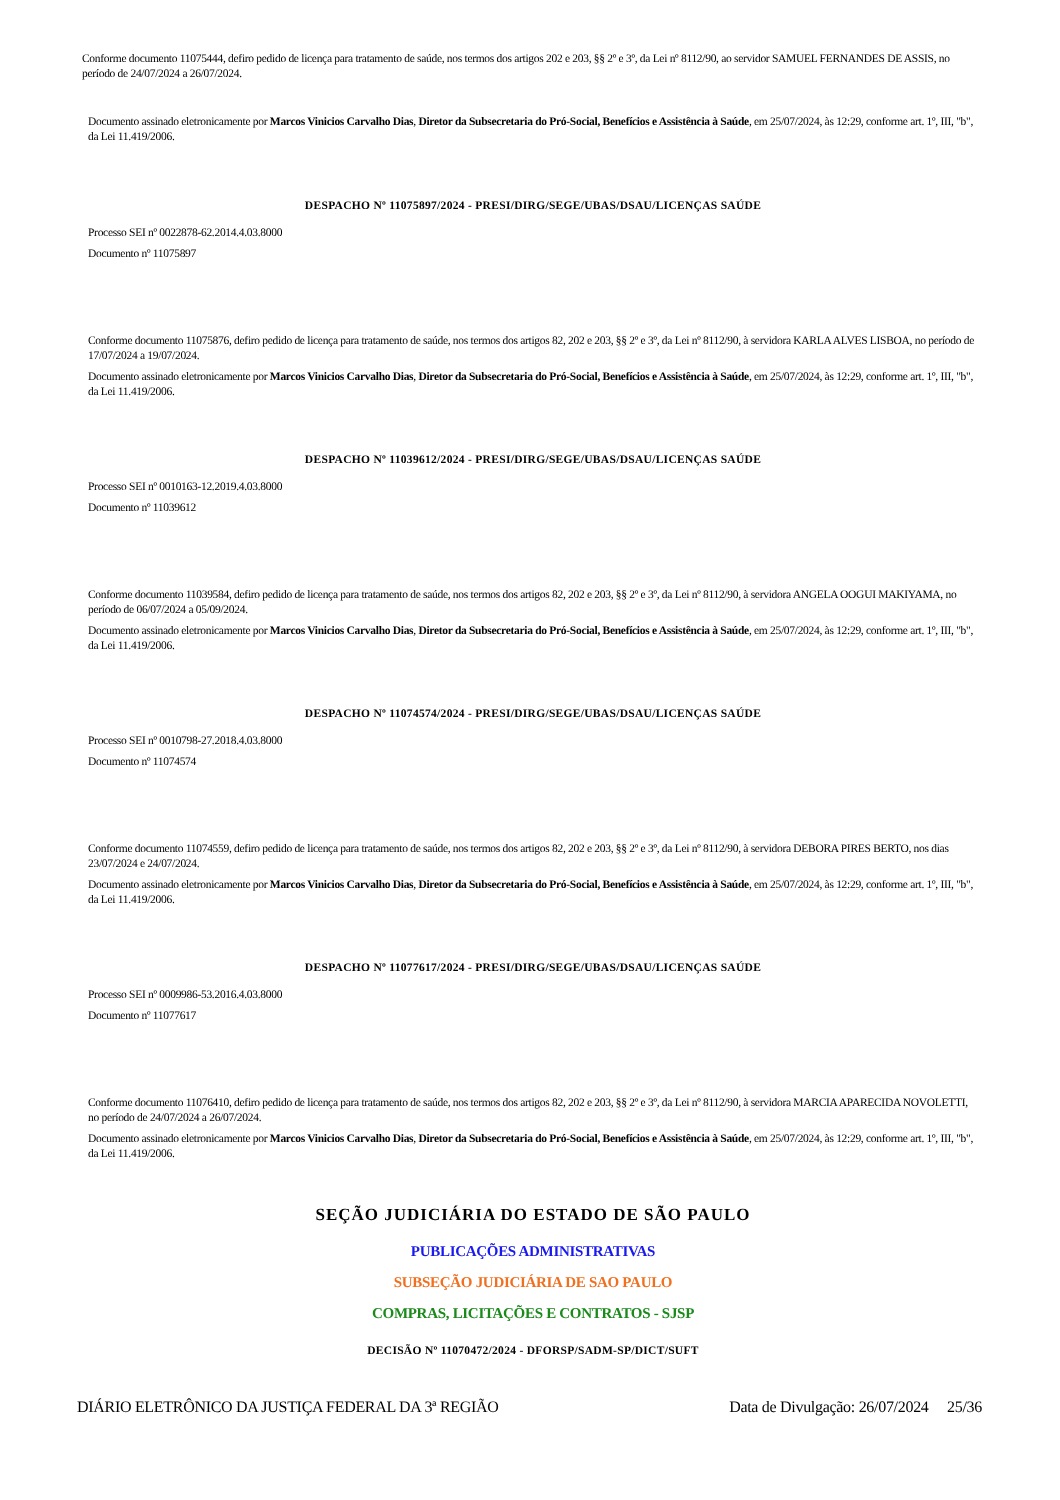Conforme documento 11075444, defiro pedido de licença para tratamento de saúde, nos termos dos artigos 202 e 203, §§ 2º e 3º, da Lei nº 8112/90, ao servidor SAMUEL FERNANDES DE ASSIS, no período de 24/07/2024 a 26/07/2024.
Documento assinado eletronicamente por Marcos Vinicios Carvalho Dias, Diretor da Subsecretaria do Pró-Social, Benefícios e Assistência à Saúde, em 25/07/2024, às 12:29, conforme art. 1º, III, "b", da Lei 11.419/2006.
DESPACHO Nº 11075897/2024 - PRESI/DIRG/SEGE/UBAS/DSAU/LICENÇAS SAÚDE
Processo SEI nº 0022878-62.2014.4.03.8000
Documento nº 11075897
Conforme documento 11075876, defiro pedido de licença para tratamento de saúde, nos termos dos artigos 82, 202 e 203, §§ 2º e 3º, da Lei nº 8112/90, à servidora KARLA ALVES LISBOA, no período de 17/07/2024 a 19/07/2024.
Documento assinado eletronicamente por Marcos Vinicios Carvalho Dias, Diretor da Subsecretaria do Pró-Social, Benefícios e Assistência à Saúde, em 25/07/2024, às 12:29, conforme art. 1º, III, "b", da Lei 11.419/2006.
DESPACHO Nº 11039612/2024 - PRESI/DIRG/SEGE/UBAS/DSAU/LICENÇAS SAÚDE
Processo SEI nº 0010163-12.2019.4.03.8000
Documento nº 11039612
Conforme documento 11039584, defiro pedido de licença para tratamento de saúde, nos termos dos artigos 82, 202 e 203, §§ 2º e 3º, da Lei nº 8112/90, à servidora ANGELA OOGUI MAKIYAMA, no período de 06/07/2024 a 05/09/2024.
Documento assinado eletronicamente por Marcos Vinicios Carvalho Dias, Diretor da Subsecretaria do Pró-Social, Benefícios e Assistência à Saúde, em 25/07/2024, às 12:29, conforme art. 1º, III, "b", da Lei 11.419/2006.
DESPACHO Nº 11074574/2024 - PRESI/DIRG/SEGE/UBAS/DSAU/LICENÇAS SAÚDE
Processo SEI nº 0010798-27.2018.4.03.8000
Documento nº 11074574
Conforme documento 11074559, defiro pedido de licença para tratamento de saúde, nos termos dos artigos 82, 202 e 203, §§ 2º e 3º, da Lei nº 8112/90, à servidora DEBORA PIRES BERTO, nos dias 23/07/2024 e 24/07/2024.
Documento assinado eletronicamente por Marcos Vinicios Carvalho Dias, Diretor da Subsecretaria do Pró-Social, Benefícios e Assistência à Saúde, em 25/07/2024, às 12:29, conforme art. 1º, III, "b", da Lei 11.419/2006.
DESPACHO Nº 11077617/2024 - PRESI/DIRG/SEGE/UBAS/DSAU/LICENÇAS SAÚDE
Processo SEI nº 0009986-53.2016.4.03.8000
Documento nº 11077617
Conforme documento 11076410, defiro pedido de licença para tratamento de saúde, nos termos dos artigos 82, 202 e 203, §§ 2º e 3º, da Lei nº 8112/90, à servidora MARCIA APARECIDA NOVOLETTI, no período de 24/07/2024 a 26/07/2024.
Documento assinado eletronicamente por Marcos Vinicios Carvalho Dias, Diretor da Subsecretaria do Pró-Social, Benefícios e Assistência à Saúde, em 25/07/2024, às 12:29, conforme art. 1º, III, "b", da Lei 11.419/2006.
SEÇÃO JUDICIÁRIA DO ESTADO DE SÃO PAULO
PUBLICAÇÕES ADMINISTRATIVAS
SUBSEÇÃO JUDICIÁRIA DE SAO PAULO
COMPRAS, LICITAÇÕES E CONTRATOS - SJSP
DECISÃO Nº 11070472/2024 - DFORSP/SADM-SP/DICT/SUFT
DIÁRIO ELETRÔNICO DA JUSTIÇA FEDERAL DA 3ª REGIÃO Data de Divulgação: 26/07/2024 25/36